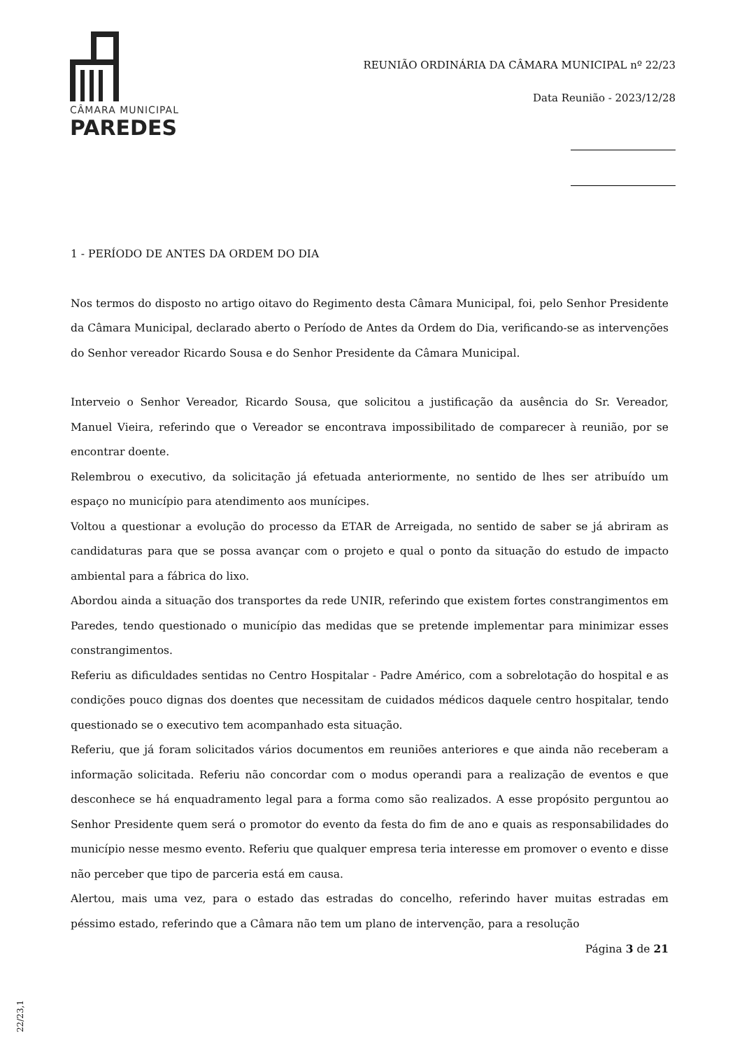CÂMARA MUNICIPAL
PAREDES
REUNIÃO ORDINÁRIA DA CÂMARA MUNICIPAL nº 22/23
Data Reunião - 2023/12/28
1 - PERÍODO DE ANTES DA ORDEM DO DIA
Nos termos do disposto no artigo oitavo do Regimento desta Câmara Municipal, foi, pelo Senhor Presidente da Câmara Municipal, declarado aberto o Período de Antes da Ordem do Dia, verificando-se as intervenções do Senhor vereador Ricardo Sousa e do Senhor Presidente da Câmara Municipal.
Interveio o Senhor Vereador, Ricardo Sousa, que solicitou a justificação da ausência do Sr. Vereador, Manuel Vieira, referindo que o Vereador se encontrava impossibilitado de comparecer à reunião, por se encontrar doente.
Relembrou o executivo, da solicitação já efetuada anteriormente, no sentido de lhes ser atribuído um espaço no município para atendimento aos munícipes.
Voltou a questionar a evolução do processo da ETAR de Arreigada, no sentido de saber se já abriram as candidaturas para que se possa avançar com o projeto e qual o ponto da situação do estudo de impacto ambiental para a fábrica do lixo.
Abordou ainda a situação dos transportes da rede UNIR, referindo que existem fortes constrangimentos em Paredes, tendo questionado o município das medidas que se pretende implementar para minimizar esses constrangimentos.
Referiu as dificuldades sentidas no Centro Hospitalar - Padre Américo, com a sobrelotação do hospital e as condições pouco dignas dos doentes que necessitam de cuidados médicos daquele centro hospitalar, tendo questionado se o executivo tem acompanhado esta situação.
Referiu, que já foram solicitados vários documentos em reuniões anteriores e que ainda não receberam a informação solicitada. Referiu não concordar com o modus operandi para a realização de eventos e que desconhece se há enquadramento legal para a forma como são realizados. A esse propósito perguntou ao Senhor Presidente quem será o promotor do evento da festa do fim de ano e quais as responsabilidades do município nesse mesmo evento. Referiu que qualquer empresa teria interesse em promover o evento e disse não perceber que tipo de parceria está em causa.
Alertou, mais uma vez, para o estado das estradas do concelho, referindo haver muitas estradas em péssimo estado, referindo que a Câmara não tem um plano de intervenção, para a resolução
Página 3 de 21
22/23,1